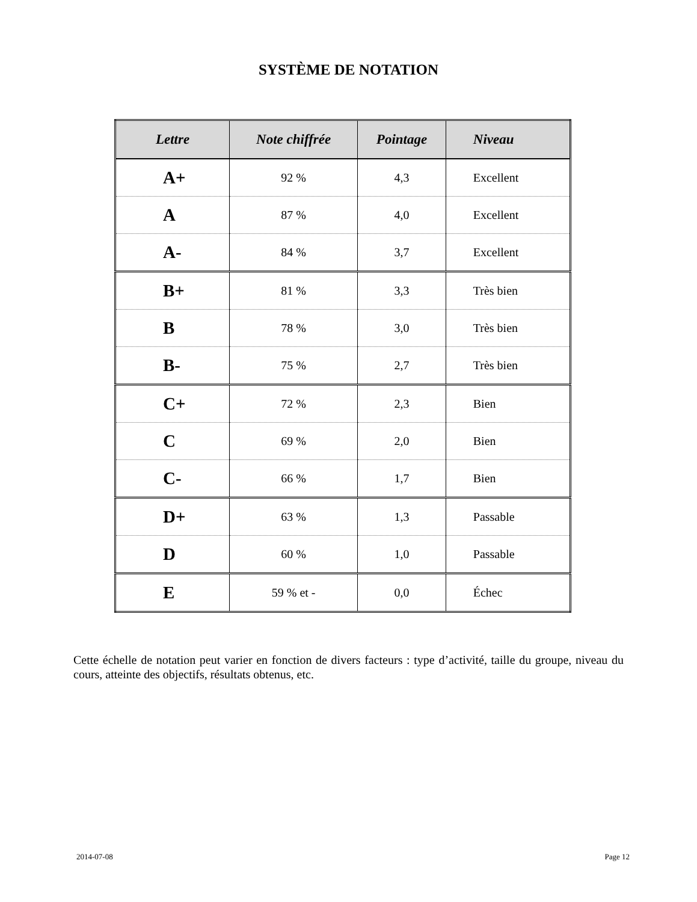SYSTÈME DE NOTATION
| Lettre | Note chiffrée | Pointage | Niveau |
| --- | --- | --- | --- |
| A+ | 92 % | 4,3 | Excellent |
| A | 87 % | 4,0 | Excellent |
| A- | 84 % | 3,7 | Excellent |
| B+ | 81 % | 3,3 | Très bien |
| B | 78 % | 3,0 | Très bien |
| B- | 75 % | 2,7 | Très bien |
| C+ | 72 % | 2,3 | Bien |
| C | 69 % | 2,0 | Bien |
| C- | 66 % | 1,7 | Bien |
| D+ | 63 % | 1,3 | Passable |
| D | 60 % | 1,0 | Passable |
| E | 59 % et - | 0,0 | Échec |
Cette échelle de notation peut varier en fonction de divers facteurs : type d’activité, taille du groupe, niveau du cours, atteinte des objectifs, résultats obtenus, etc.
2014-07-08 Page 12